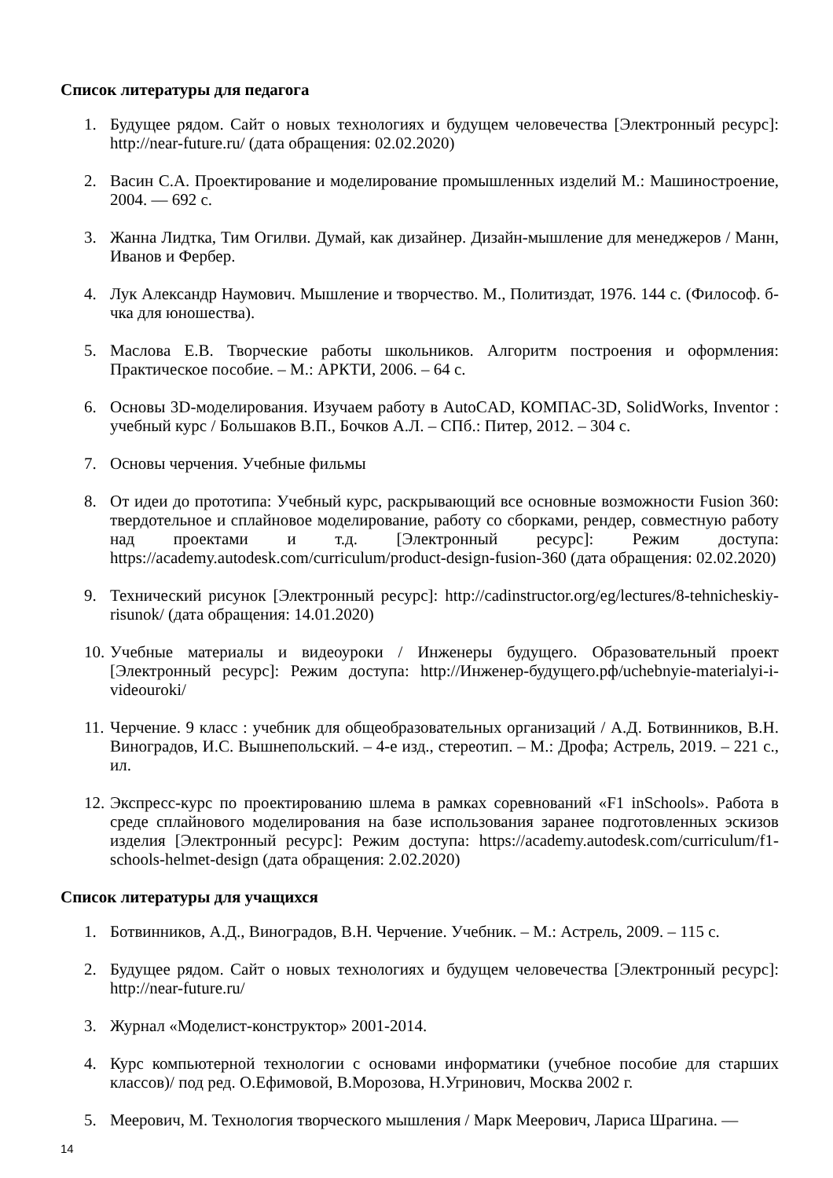Список литературы для педагога
1. Будущее рядом. Сайт о новых технологиях и будущем человечества [Электронный ресурс]: http://near-future.ru/ (дата обращения: 02.02.2020)
2. Васин С.А. Проектирование и моделирование промышленных изделий М.: Машиностроение, 2004. — 692 с.
3. Жанна Лидтка, Тим Огилви. Думай, как дизайнер. Дизайн-мышление для менеджеров / Манн, Иванов и Фербер.
4. Лук Александр Наумович. Мышление и творчество. М., Политиздат, 1976. 144 с. (Философ. б-чка для юношества).
5. Маслова Е.В. Творческие работы школьников. Алгоритм построения и оформления: Практическое пособие. – М.: АРКТИ, 2006. – 64 с.
6. Основы 3D-моделирования. Изучаем работу в AutoCAD, КОМПАС-3D, SolidWorks, Inventor : учебный курс / Большаков В.П., Бочков А.Л. – СПб.: Питер, 2012. – 304 с.
7. Основы черчения. Учебные фильмы
8. От идеи до прототипа: Учебный курс, раскрывающий все основные возможности Fusion 360: твердотельное и сплайновое моделирование, работу со сборками, рендер, совместную работу над проектами и т.д. [Электронный ресурс]: Режим доступа: https://academy.autodesk.com/curriculum/product-design-fusion-360 (дата обращения: 02.02.2020)
9. Технический рисунок [Электронный ресурс]: http://cadinstructor.org/eg/lectures/8-tehnicheskiy-risunok/ (дата обращения: 14.01.2020)
10. Учебные материалы и видеоуроки / Инженеры будущего. Образовательный проект [Электронный ресурс]: Режим доступа: http://Инженер-будущего.рф/uchebnyie-materialyi-i-videouroki/
11. Черчение. 9 класс : учебник для общеобразовательных организаций / А.Д. Ботвинников, В.Н. Виноградов, И.С. Вышнепольский. – 4-е изд., стереотип. – М.: Дрофа; Астрель, 2019. – 221 с., ил.
12. Экспресс-курс по проектированию шлема в рамках соревнований «F1 inSchools». Работа в среде сплайнового моделирования на базе использования заранее подготовленных эскизов изделия [Электронный ресурс]: Режим доступа: https://academy.autodesk.com/curriculum/f1-schools-helmet-design (дата обращения: 2.02.2020)
Список литературы для учащихся
1. Ботвинников, А.Д., Виноградов, В.Н. Черчение. Учебник. – М.: Астрель, 2009. – 115 с.
2. Будущее рядом. Сайт о новых технологиях и будущем человечества [Электронный ресурс]: http://near-future.ru/
3. Журнал «Моделист-конструктор» 2001-2014.
4. Курс компьютерной технологии с основами информатики (учебное пособие для старших классов)/ под ред. О.Ефимовой, В.Морозова, Н.Угринович, Москва 2002 г.
5. Меерович, М. Технология творческого мышления / Марк Меерович, Лариса Шрагина. —
14